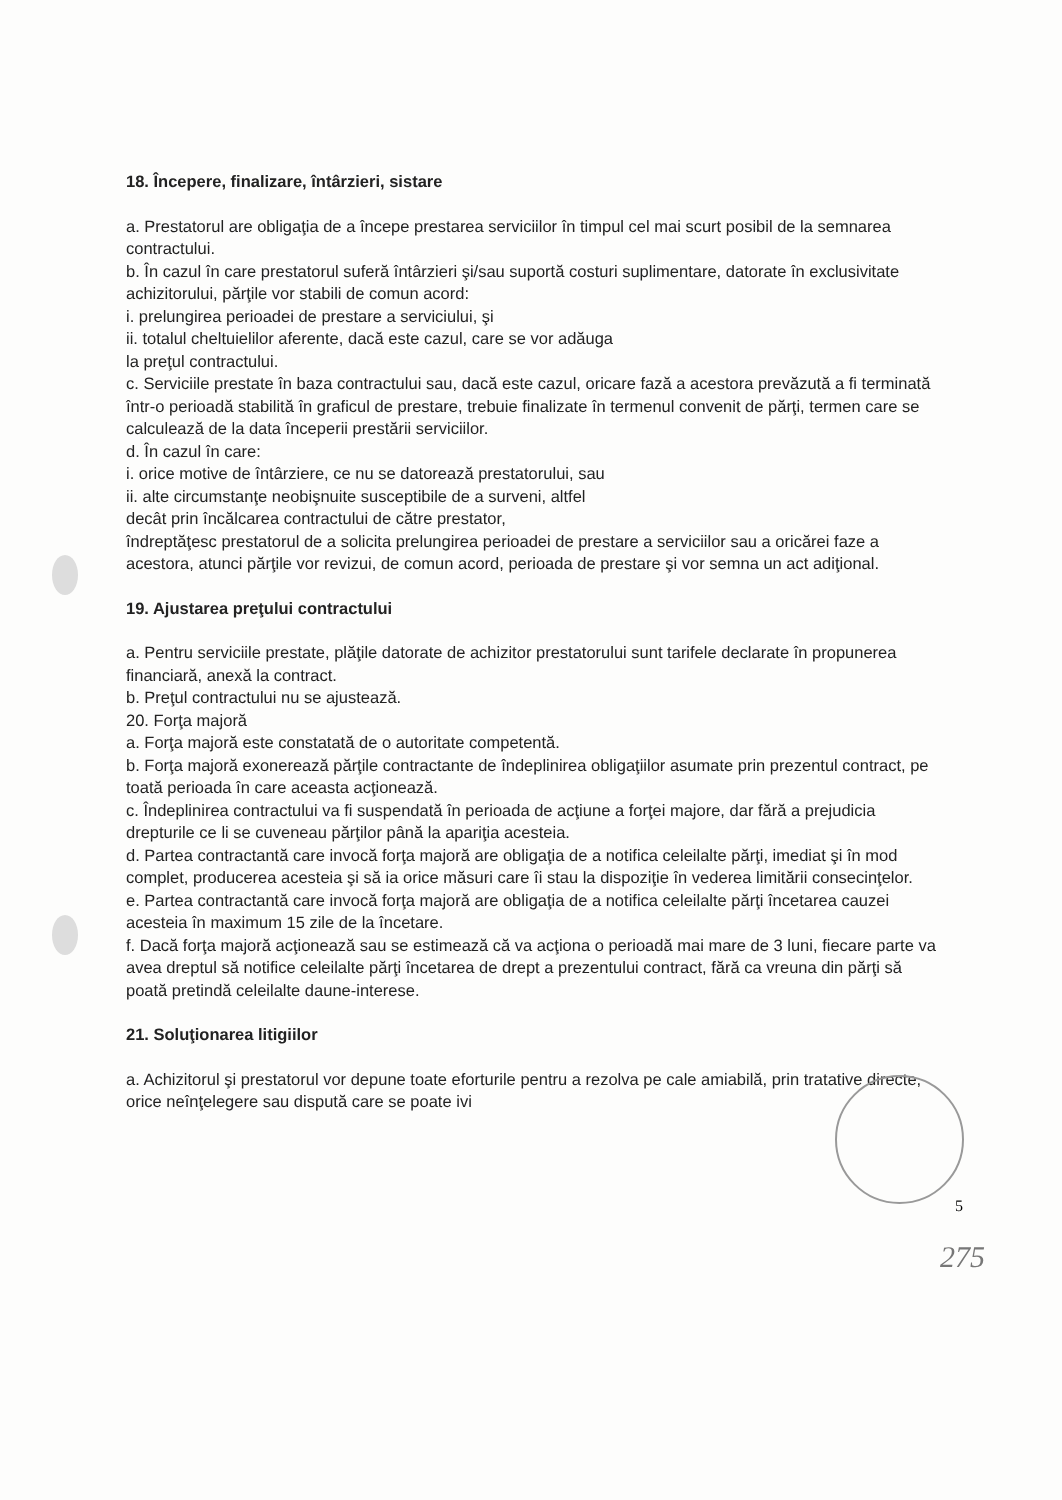18. Începere, finalizare, întârzieri, sistare
a. Prestatorul are obligaţia de a începe prestarea serviciilor în timpul cel mai scurt posibil de la semnarea contractului.
b. În cazul în care prestatorul suferă întârzieri şi/sau suportă costuri suplimentare, datorate în exclusivitate achizitorului, părţile vor stabili de comun acord:
i. prelungirea perioadei de prestare a serviciului, şi
ii. totalul cheltuielilor aferente, dacă este cazul, care se vor adăuga
la preţul contractului.
c. Serviciile prestate în baza contractului sau, dacă este cazul, oricare fază a acestora prevăzută a fi terminată într-o perioadă stabilită în graficul de prestare, trebuie finalizate în termenul convenit de părţi, termen care se calculează de la data începerii prestării serviciilor.
d. În cazul în care:
i. orice motive de întârziere, ce nu se datorează prestatorului, sau
ii. alte circumstanţe neobişnuite susceptibile de a surveni, altfel
decât prin încălcarea contractului de către prestator,
îndreptăţesc prestatorul de a solicita prelungirea perioadei de prestare a serviciilor sau a oricărei faze a acestora, atunci părţile vor revizui, de comun acord, perioada de prestare şi vor semna un act adiţional.
19. Ajustarea preţului contractului
a. Pentru serviciile prestate, plăţile datorate de achizitor prestatorului sunt tarifele declarate în propunerea financiară, anexă la contract.
b. Preţul contractului nu se ajustează.
20. Forţa majoră
a. Forţa majoră este constatată de o autoritate competentă.
b. Forţa majoră exonerează părţile contractante de îndeplinirea obligaţiilor asumate prin prezentul contract, pe toată perioada în care aceasta acţionează.
c. Îndeplinirea contractului va fi suspendată în perioada de acţiune a forţei majore, dar fără a prejudicia drepturile ce li se cuveneau părţilor până la apariţia acesteia.
d. Partea contractantă care invocă forţa majoră are obligaţia de a notifica celeilalte părţi, imediat şi în mod complet, producerea acesteia şi să ia orice măsuri care îi stau la dispoziţie în vederea limitării consecinţelor.
e. Partea contractantă care invocă forţa majoră are obligaţia de a notifica celeilalte părţi încetarea cauzei acesteia în maximum 15 zile de la încetare.
f. Dacă forţa majoră acţionează sau se estimează că va acţiona o perioadă mai mare de 3 luni, fiecare parte va avea dreptul să notifice celeilalte părţi încetarea de drept a prezentului contract, fără ca vreuna din părţi să poată pretindă celeilalte daune-interese.
21. Soluţionarea litigiilor
a. Achizitorul şi prestatorul vor depune toate eforturile pentru a rezolva pe cale amiabilă, prin tratative directe, orice neînţelegere sau dispută care se poate ivi
5
275